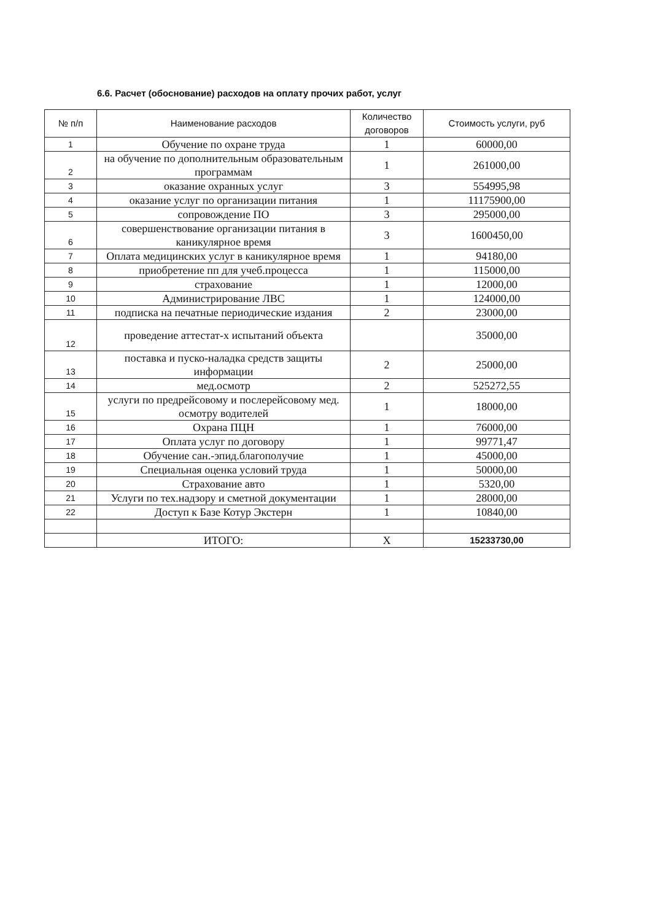6.6. Расчет (обоснование) расходов на оплату прочих работ, услуг
| № п/п | Наименование расходов | Количество договоров | Стоимость услуги, руб |
| --- | --- | --- | --- |
| 1 | Обучение по охране труда | 1 | 60000,00 |
| 2 | на обучение по дополнительным образовательным программам | 1 | 261000,00 |
| 3 | оказание охранных услуг | 3 | 554995,98 |
| 4 | оказание услуг по организации питания | 1 | 11175900,00 |
| 5 | сопровождение ПО | 3 | 295000,00 |
| 6 | совершенствование организации питания в каникулярное время | 3 | 1600450,00 |
| 7 | Оплата медицинских услуг в каникулярное время | 1 | 94180,00 |
| 8 | приобретение пп для учеб.процесса | 1 | 115000,00 |
| 9 | страхование | 1 | 12000,00 |
| 10 | Администрирование ЛВС | 1 | 124000,00 |
| 11 | подписка на печатные периодические издания | 2 | 23000,00 |
| 12 | проведение аттестат-х испытаний объекта | | 35000,00 |
| 13 | поставка и пуско-наладка средств защиты информации | 2 | 25000,00 |
| 14 | мед.осмотр | 2 | 525272,55 |
| 15 | услуги по предрейсовому и послерейсовому мед. осмотру водителей | 1 | 18000,00 |
| 16 | Охрана ПЦН | 1 | 76000,00 |
| 17 | Оплата услуг по договору | 1 | 99771,47 |
| 18 | Обучение сан.-эпид.благополучие | 1 | 45000,00 |
| 19 | Специальная оценка условий труда | 1 | 50000,00 |
| 20 | Страхование авто | 1 | 5320,00 |
| 21 | Услуги по тех.надзору и сметной документации | 1 | 28000,00 |
| 22 | Доступ к Базе Котур Экстерн | 1 | 10840,00 |
| | ИТОГО: | Х | 15233730,00 |